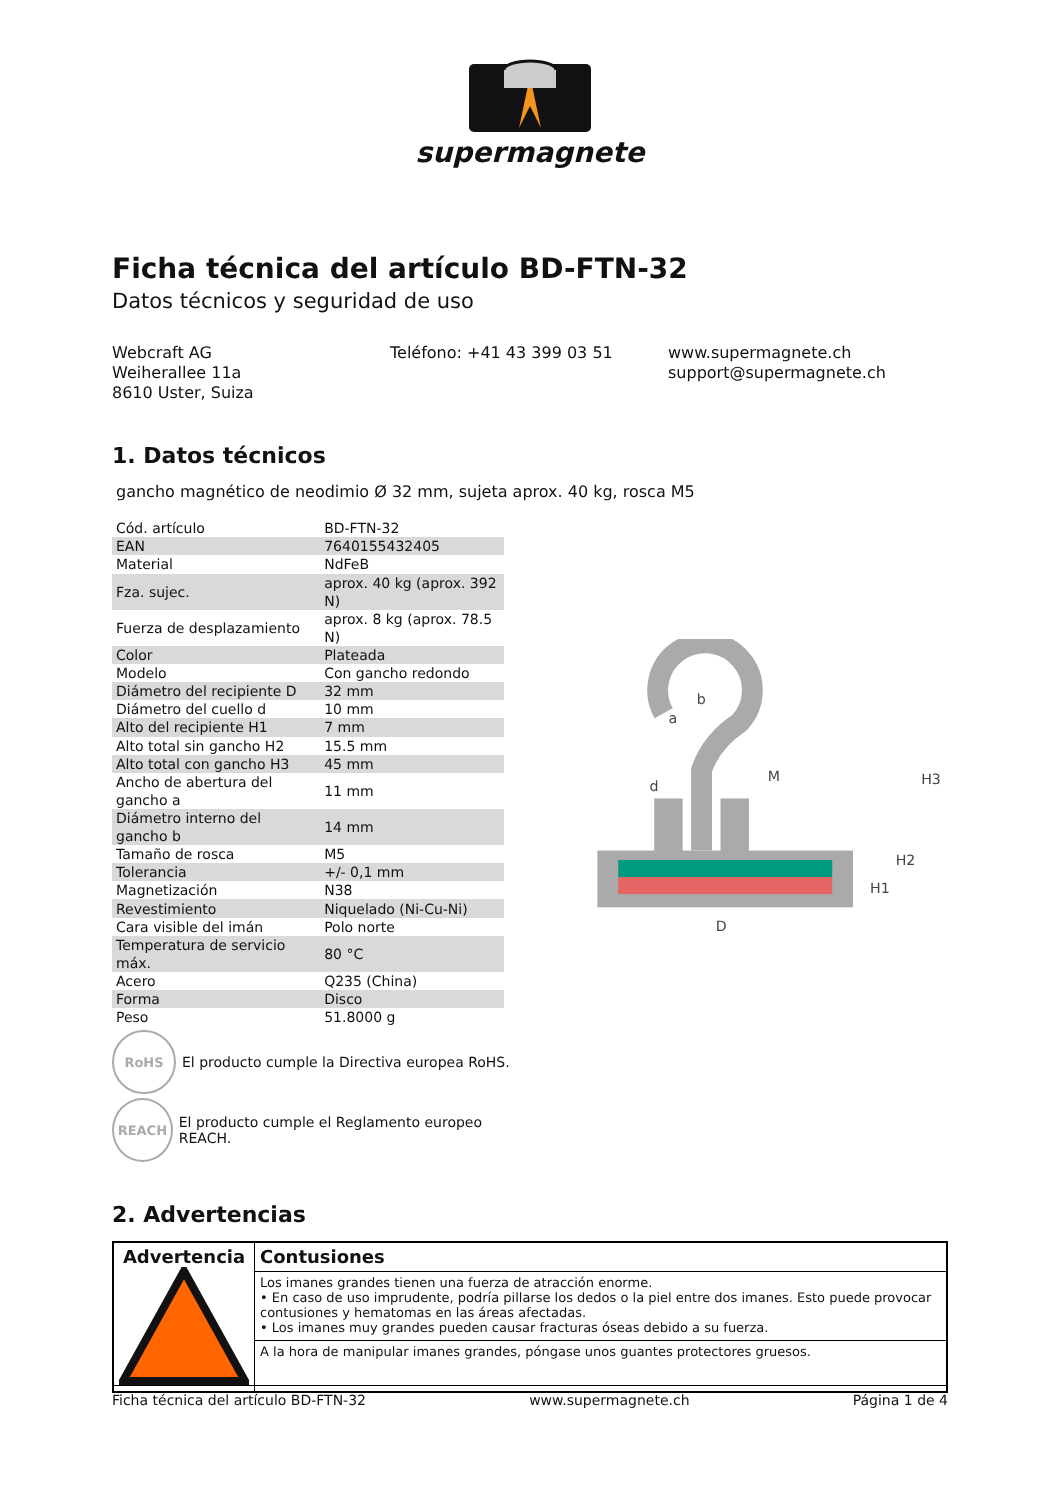supermagnete
Ficha técnica del artículo BD-FTN-32
Datos técnicos y seguridad de uso
Webcraft AG
Weiherallee 11a
8610 Uster, Suiza
Teléfono: +41 43 399 03 51 www.supermagnete.ch
support@supermagnete.ch
1. Datos técnicos
gancho magnético de neodimio Ø 32 mm, sujeta aprox. 40 kg, rosca M5
| Cód. artículo | BD-FTN-32 |
| EAN | 7640155432405 |
| Material | NdFeB |
| Fza. sujec. | aprox. 40 kg (aprox. 392 N) |
| Fuerza de desplazamiento | aprox. 8 kg (aprox. 78.5 N) |
| Color | Plateada |
| Modelo | Con gancho redondo |
| Diámetro del recipiente D | 32 mm |
| Diámetro del cuello d | 10 mm |
| Alto del recipiente H1 | 7 mm |
| Alto total sin gancho H2 | 15.5 mm |
| Alto total con gancho H3 | 45 mm |
| Ancho de abertura del gancho a | 11 mm |
| Diámetro interno del gancho b | 14 mm |
| Tamaño de rosca | M5 |
| Tolerancia | +/- 0,1 mm |
| Magnetización | N38 |
| Revestimiento | Niquelado (Ni-Cu-Ni) |
| Cara visible del imán | Polo norte |
| Temperatura de servicio máx. | 80 °C |
| Acero | Q235 (China) |
| Forma | Disco |
| Peso | 51.8000 g |
RoHS
El producto cumple la Directiva europea RoHS.
REACH
El producto cumple el Reglamento europeo REACH.
D
d
M
b
a
H1
H2
H3
2. Advertencias
| Advertencia | Contusiones |
| | Los imanes grandes tienen una fuerza de atracción enorme. • En caso de uso imprudente, podría pillarse los dedos o la piel entre dos imanes. Esto puede provocar contusiones y hematomas en las áreas afectadas. • Los imanes muy grandes pueden causar fracturas óseas debido a su fuerza. |
| | A la hora de manipular imanes grandes, póngase unos guantes protectores gruesos. |
Ficha técnica del artículo BD-FTN-32 www.supermagnete.ch Página 1 de 4